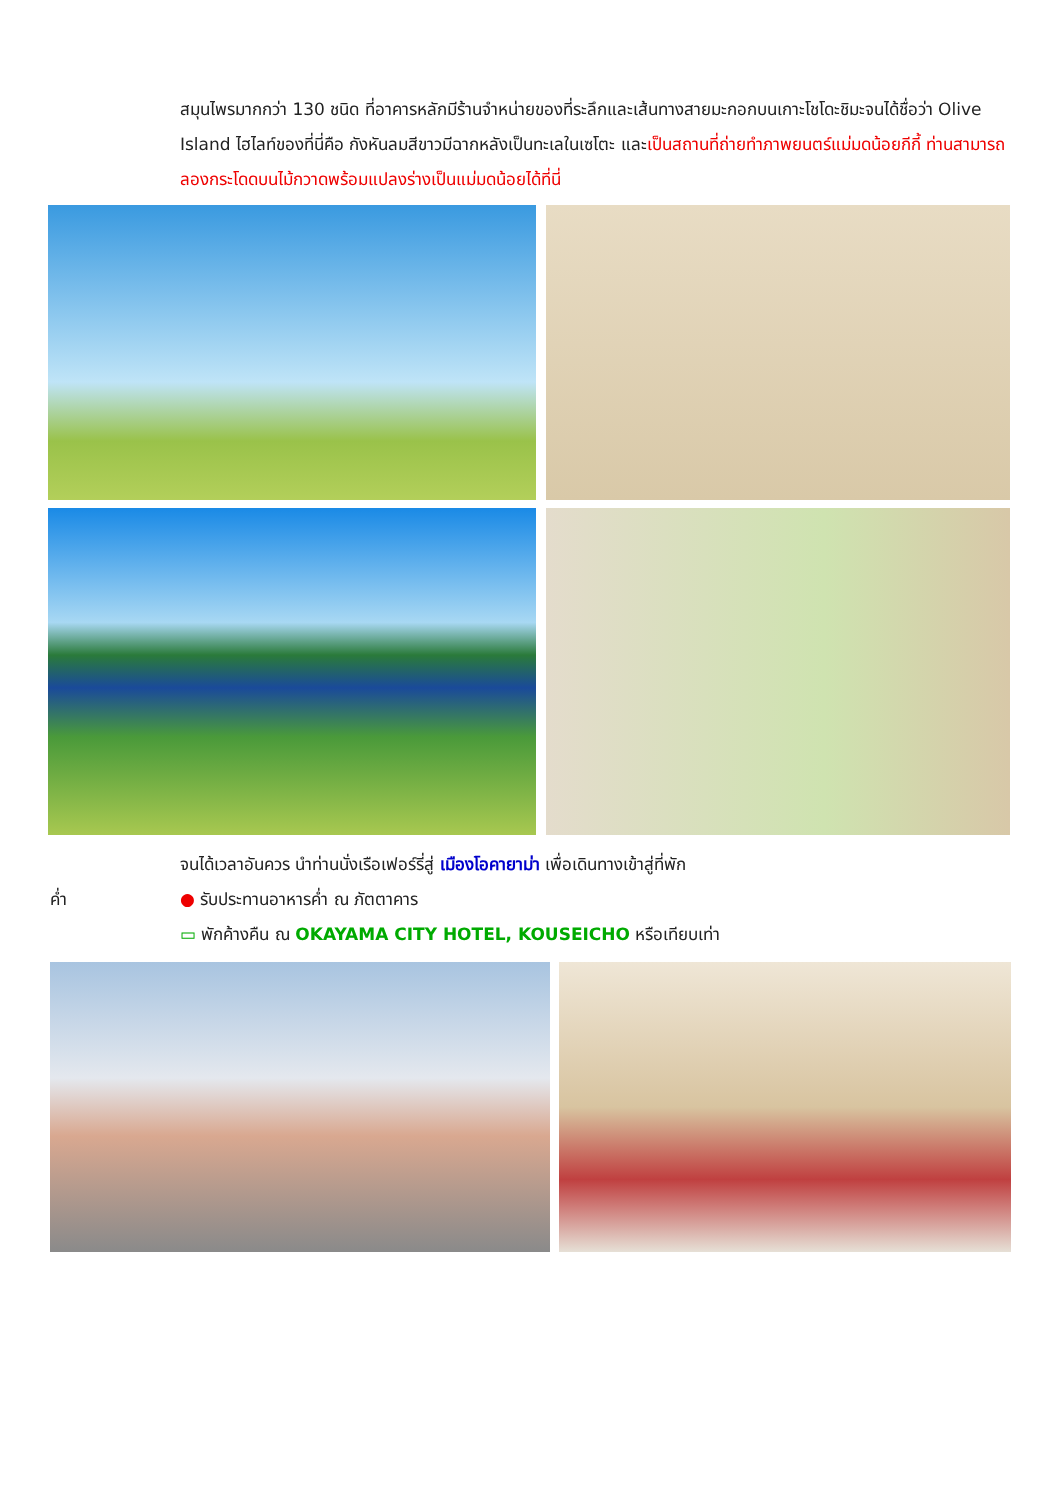สมุนไพรมากกว่า 130 ชนิด ที่อาคารหลักมีร้านจำหน่ายของที่ระลึกและเส้นทางสายมะกอกบนเกาะโชโดะชิมะจนได้ชื่อว่า Olive Island ไฮไลท์ของที่นี่คือ กังหันลมสีขาวมีฉากหลังเป็นทะเลในเซโตะ และเป็นสถานที่ถ่ายทำภาพยนตร์แม่มดน้อยกีกี้ ท่านสามารถลองกระโดดบนไม้กวาดพร้อมแปลงร่างเป็นแม่มดน้อยได้ที่นี่
จนได้เวลาอันควร นำท่านนั่งเรือเฟอร์รี่สู่ เมืองโอคายาม่า เพื่อเดินทางเข้าสู่ที่พัก
ค่ำ ● รับประทานอาหารค่ำ ณ ภัตตาคาร
▭ พักค้างคืน ณ OKAYAMA CITY HOTEL, KOUSEICHO หรือเทียบเท่า